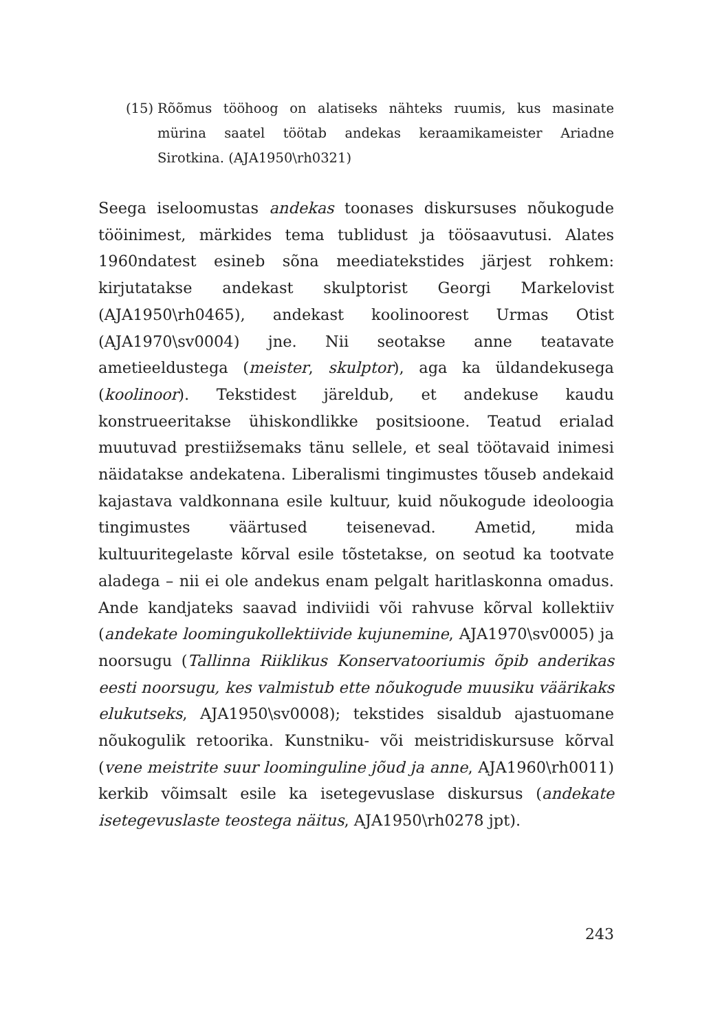(15) Rõõmus tööhoog on alatiseks nähteks ruumis, kus masinate mürina saatel töötab andekas keraamikameister Ariadne Sirotkina. (AJA1950\rh0321)
Seega iseloomustas andekas toonases diskursuses nõukogude tööinimest, märkides tema tublidust ja töösaavutusi. Alates 1960ndatest esineb sõna meediatekstides järjest rohkem: kirjutatakse andekast skulptorist Georgi Markelovist (AJA1950\rh0465), andekast koolinoorest Urmas Otist (AJA1970\sv0004) jne. Nii seotakse anne teatavate ametieeldustega (meister, skulptor), aga ka üldandekusega (koolinoor). Tekstidest järeldub, et andekuse kaudu konstrueeritakse ühiskondlikke positsioone. Teatud erialad muutuvad prestiižsemaks tänu sellele, et seal töötavaid inimesi näidatakse andekatena. Liberalismi tingimustes tõuseb andekaid kajastava valdkonnana esile kultuur, kuid nõukogude ideoloogia tingimustes väärtused teisenevad. Ametid, mida kultuuritegelaste kõrval esile tõstetakse, on seotud ka tootvate aladega – nii ei ole andekus enam pelgalt haritlaskonna omadus. Ande kandjateks saavad indiviidi või rahvuse kõrval kollektiiv (andekate loomingukollektiivide kujunemine, AJA1970\sv0005) ja noorsugu (Tallinna Riiklikus Konservatooriumis õpib anderikas eesti noorsugu, kes valmistub ette nõukogude muusiku väärikaks elukutseks, AJA1950\sv0008); tekstides sisaldub ajastuomane nõukogulik retoorika. Kunstniku- või meistridiskursuse kõrval (vene meistrite suur looming­uline jõud ja anne, AJA1960\rh0011) kerkib võimsalt esile ka isetegevuslase diskursus (andekate isetegevuslaste teostega näitus, AJA1950\rh0278 jpt).
243